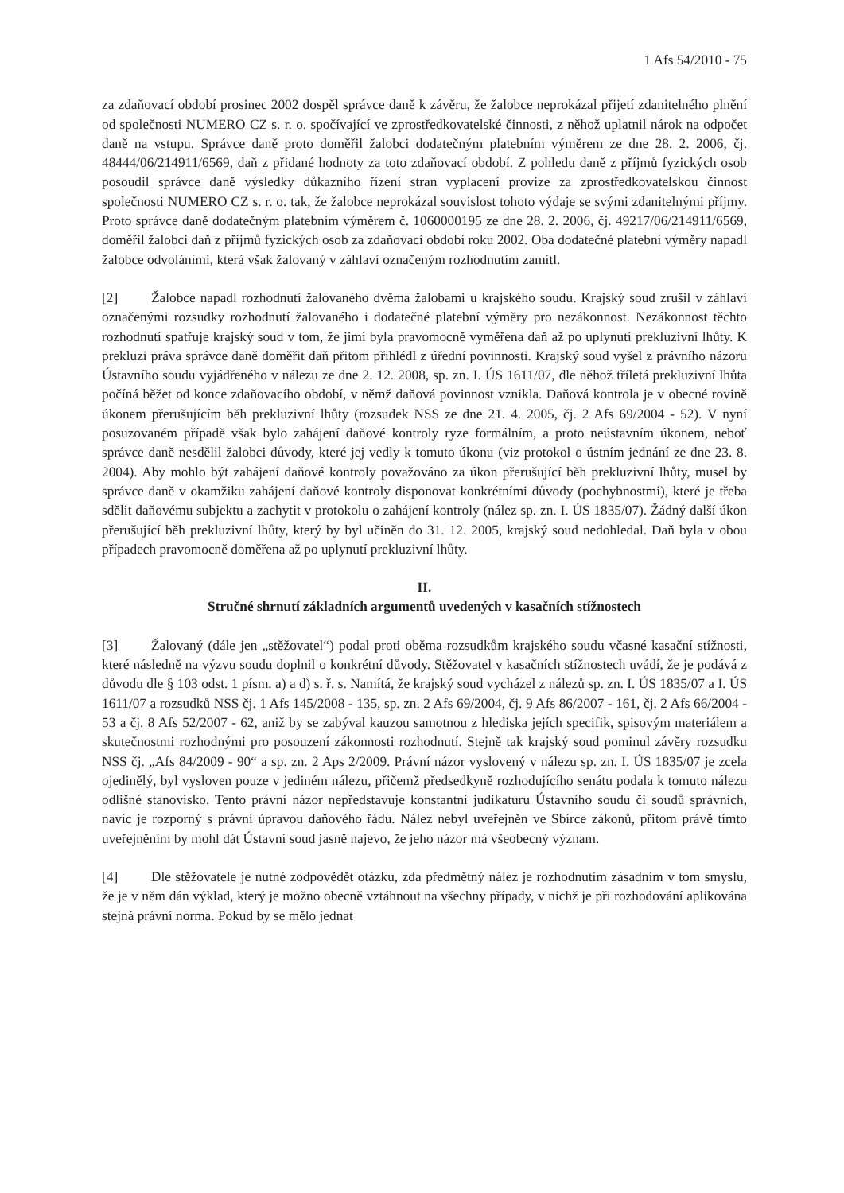1 Afs 54/2010 - 75
za zdaňovací období prosinec 2002 dospěl správce daně k závěru, že žalobce neprokázal přijetí zdanitelného plnění od společnosti NUMERO CZ s. r. o. spočívající ve zprostředkovatelské činnosti, z něhož uplatnil nárok na odpočet daně na vstupu. Správce daně proto doměřil žalobci dodatečným platebním výměrem ze dne 28. 2. 2006, čj. 48444/06/214911/6569, daň z přidané hodnoty za toto zdaňovací období. Z pohledu daně z příjmů fyzických osob posoudil správce daně výsledky důkazního řízení stran vyplacení provize za zprostředkovatelskou činnost společnosti NUMERO CZ s. r. o. tak, že žalobce neprokázal souvislost tohoto výdaje se svými zdanitelnými příjmy. Proto správce daně dodatečným platebním výměrem č. 1060000195 ze dne 28. 2. 2006, čj. 49217/06/214911/6569, doměřil žalobci daň z příjmů fyzických osob za zdaňovací období roku 2002. Oba dodatečné platební výměry napadl žalobce odvoláními, která však žalovaný v záhlaví označeným rozhodnutím zamítl.
[2] Žalobce napadl rozhodnutí žalovaného dvěma žalobami u krajského soudu. Krajský soud zrušil v záhlaví označenými rozsudky rozhodnutí žalovaného i dodatečné platební výměry pro nezákonnost. Nezákonnost těchto rozhodnutí spatřuje krajský soud v tom, že jimi byla pravomocně vyměřena daň až po uplynutí prekluzivní lhůty. K prekluzi práva správce daně doměřit daň přitom přihlédl z úřední povinnosti. Krajský soud vyšel z právního názoru Ústavního soudu vyjádřeného v nálezu ze dne 2. 12. 2008, sp. zn. I. ÚS 1611/07, dle něhož tříletá prekluzivní lhůta počíná běžet od konce zdaňovacího období, v němž daňová povinnost vznikla. Daňová kontrola je v obecné rovině úkonem přerušujícím běh prekluzivní lhůty (rozsudek NSS ze dne 21. 4. 2005, čj. 2 Afs 69/2004 - 52). V nyní posuzovaném případě však bylo zahájení daňové kontroly ryze formálním, a proto neústavním úkonem, neboť správce daně nesdělil žalobci důvody, které jej vedly k tomuto úkonu (viz protokol o ústním jednání ze dne 23. 8. 2004). Aby mohlo být zahájení daňové kontroly považováno za úkon přerušující běh prekluzivní lhůty, musel by správce daně v okamžiku zahájení daňové kontroly disponovat konkrétními důvody (pochybnostmi), které je třeba sdělit daňovému subjektu a zachytit v protokolu o zahájení kontroly (nález sp. zn. I. ÚS 1835/07). Žádný další úkon přerušující běh prekluzivní lhůty, který by byl učiněn do 31. 12. 2005, krajský soud nedohledal. Daň byla v obou případech pravomocně doměřena až po uplynutí prekluzivní lhůty.
II.
Stručné shrnutí základních argumentů uvedených v kasačních stížnostech
[3] Žalovaný (dále jen „stěžovatel“) podal proti oběma rozsudkům krajského soudu včasné kasační stížnosti, které následně na výzvu soudu doplnil o konkrétní důvody. Stěžovatel v kasačních stížnostech uvádí, že je podává z důvodu dle § 103 odst. 1 písm. a) a d) s. ř. s. Namítá, že krajský soud vycházel z nálezů sp. zn. I. ÚS 1835/07 a I. ÚS 1611/07 a rozsudků NSS čj. 1 Afs 145/2008 - 135, sp. zn. 2 Afs 69/2004, čj. 9 Afs 86/2007 - 161, čj. 2 Afs 66/2004 - 53 a čj. 8 Afs 52/2007 - 62, aniž by se zabýval kauzou samotnou z hlediska jejích specifik, spisovým materiálem a skutečnostmi rozhodnými pro posouzení zákonnosti rozhodnutí. Stejně tak krajský soud pominul závěry rozsudku NSS čj. „Afs 84/2009 - 90“ a sp. zn. 2 Aps 2/2009. Právní názor vyslovený v nálezu sp. zn. I. ÚS 1835/07 je zcela ojedinělý, byl vysloven pouze v jediném nálezu, přičemž předsedkyně rozhodujícího senátu podala k tomuto nálezu odlišné stanovisko. Tento právní názor nepředstavuje konstantní judikaturu Ústavního soudu či soudů správních, navíc je rozporný s právní úpravou daňového řádu. Nález nebyl uveřejněn ve Sbírce zákonů, přitom právě tímto uveřejněním by mohl dát Ústavní soud jasně najevo, že jeho názor má všeobecný význam.
[4] Dle stěžovatele je nutné zodpovědět otázku, zda předmětný nález je rozhodnutím zásadním v tom smyslu, že je v něm dán výklad, který je možno obecně vztáhnout na všechny případy, v nichž je při rozhodování aplikována stejná právní norma. Pokud by se mělo jednat